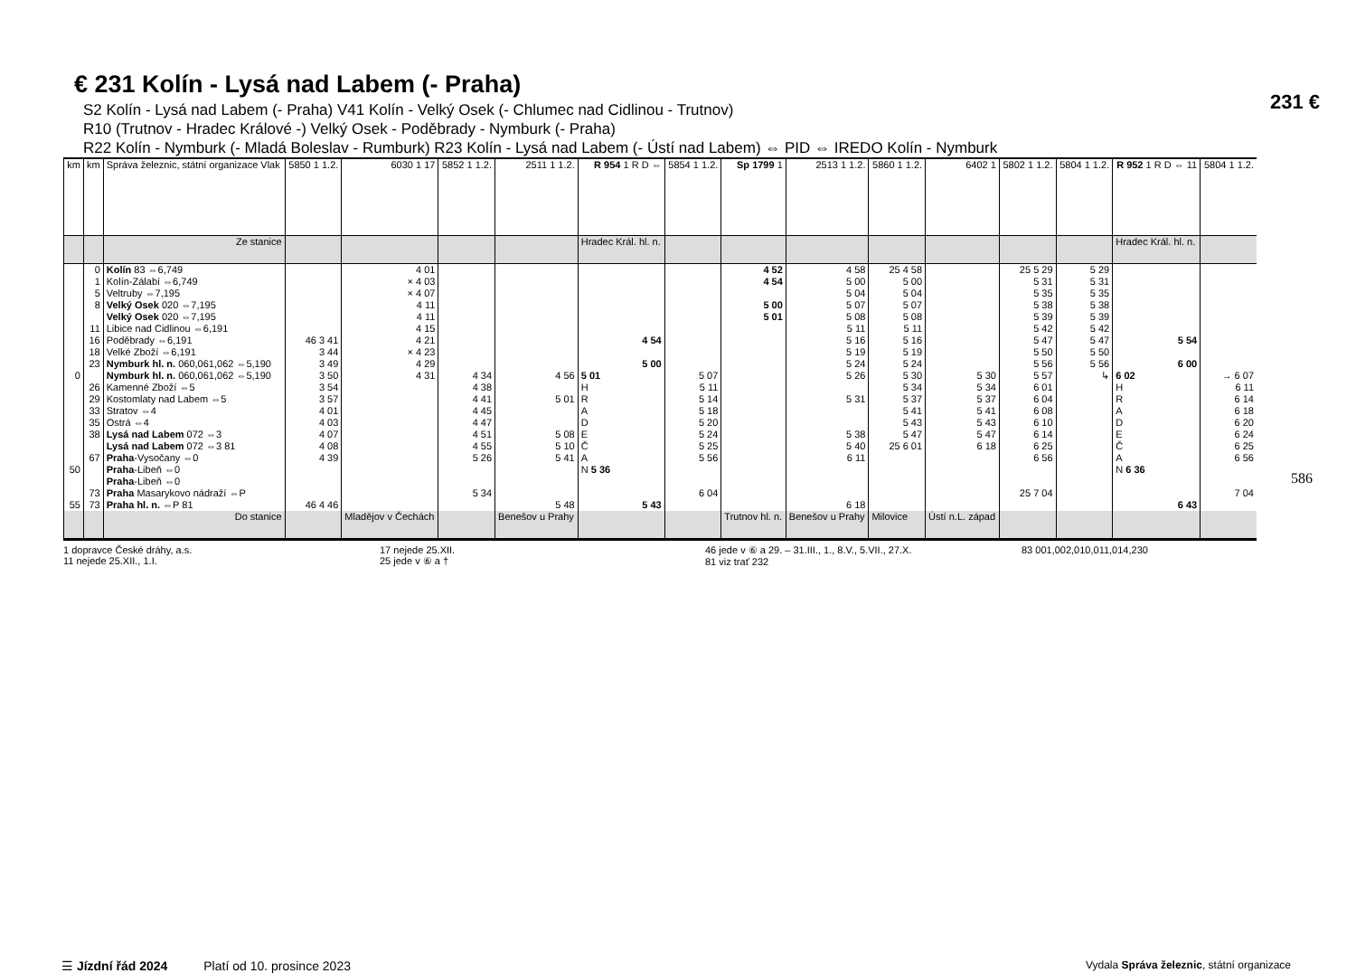231 €
586
€ 231 Kolín - Lysá nad Labem (- Praha)
S2 Kolín - Lysá nad Labem (- Praha) V41 Kolín - Velký Osek (- Chlumec nad Cidlinou - Trutnov)
R10 (Trutnov - Hradec Králové -) Velký Osek - Poděbrady - Nymburk (- Praha)
R22 Kolín - Nymburk (- Mladá Boleslav - Rumburk) R23 Kolín - Lysá nad Labem (- Ústí nad Labem) ⇔ PID ⇔ IREDO Kolín - Nymburk
| km | km | Správa železnic, státní organizace Vlak | 5850 1 1.2. | 6030 1 17 | 5852 1 1.2. | 2511 1 1.2. | R 954 1 R D ⇔ | 5854 1 1.2. | Sp 1799 1 | 2513 1 1.2. | 5860 1 1.2. | 6402 1 | 5802 1 1.2. | 5804 1 1.2. | R 952 1 R D ⇔ 11 | 5804 1 1.2. |
| --- | --- | --- | --- | --- | --- | --- | --- | --- | --- | --- | --- | --- | --- | --- | --- | --- |
| | | Ze stanice | | | | | Hradec Král. hl. n. | | | | | | | | Hradec Král. hl. n. | |
| | 0 1 5 8 | Kolín 83 ⇔6,749 Kolín-Zálabí ⇔6,749 Veltruby ⇔7,195 Velký Osek 020 ⇔7,195 | | 4 01 × 4 03 × 4 07 4 11 | | | | | 4 52 4 54 5 00 | 4 58 5 00 5 04 5 07 | 25 4 58 5 00 5 04 5 07 | | 25 5 29 5 31 5 35 5 38 | 5 29 5 31 5 35 5 38 | | |
| | 11 16 18 23 | Velký Osek 020 ⇔7,195 Libice nad Cidlinou ⇔6,191 Poděbrady ⇔6,191 Velké Zboží ⇔6,191 Nymburk hl. n. 060,061,062 ⇔5,190 | 46 3 41 3 44 3 49 | 4 11 4 15 4 21 × 4 23 4 29 | | | 4 54 5 00 | | 5 01 | 5 08 5 11 5 16 5 19 5 24 | 5 08 5 11 5 16 5 19 5 24 | | 5 39 5 42 5 47 5 50 5 56 | 5 39 5 42 5 47 5 50 5 56 | 5 54 6 00 | |
| 0 | 26 29 33 35 38 | Nymburk hl. n. 060,061,062 ⇔5,190 Kamenné Zboží ⇔5 Kostomlaty nad Labem ⇔5 Stratov ⇔4 Ostrá ⇔4 Lysá nad Labem 072 ⇔3 | 3 50 3 54 3 57 4 01 4 03 4 07 | 4 31 | 4 34 4 38 4 41 4 45 4 47 4 51 | 4 56 5 01 5 08 | 5 01 H R A D E | 5 07 5 11 5 14 5 18 5 20 5 24 | | 5 26 5 31 5 38 | 5 30 5 34 5 37 5 41 5 43 5 47 | 5 30 5 34 5 37 5 41 5 43 5 47 | 5 57 6 01 6 04 6 08 6 10 6 14 | ↳ | 6 02 H R A D E | → 6 07 6 11 6 14 6 18 6 20 6 24 |
| 50 | 67 | Lysá nad Labem 072 ⇔3 81 Praha -Vysočany ⇔0 Praha -Libeň ⇔0 | 4 08 4 39 | | 4 55 5 26 | 5 10 5 41 | Č A N 5 36 | 5 25 5 56 | | 5 40 6 11 | 25 6 01 | 6 18 | 6 25 6 56 | | Č A N 6 36 | 6 25 6 56 |
| 55 | 73 73 | Praha -Libeň ⇔0 Praha Masarykovo nádraží ⇔P Praha hl. n. ⇔P 81 | 46 4 46 | | 5 34 | 5 48 | 5 43 | 6 04 | | 6 18 | | | 25 7 04 | | 6 43 | 7 04 |
| | | Do stanice | | Mladějov v Čechách | | Benešov u Prahy | | | Trutnov hl. n. | Benešov u Prahy | Milovice | Ústí n.L. západ | | | | |
1 dopravce České dráhy, a.s.
11 nejede 25.XII., 1.I.
17 nejede 25.XII.
25 jede v ⑥ a †
46 jede v ⑥ a 29. – 31.III., 1., 8.V., 5.VII., 27.X.
81 viz trať 232
83 001,002,010,011,014,230
☰ Jízdní řád 2024 Platí od 10. prosince 2023 Vydala Správa železnic, státní organizace